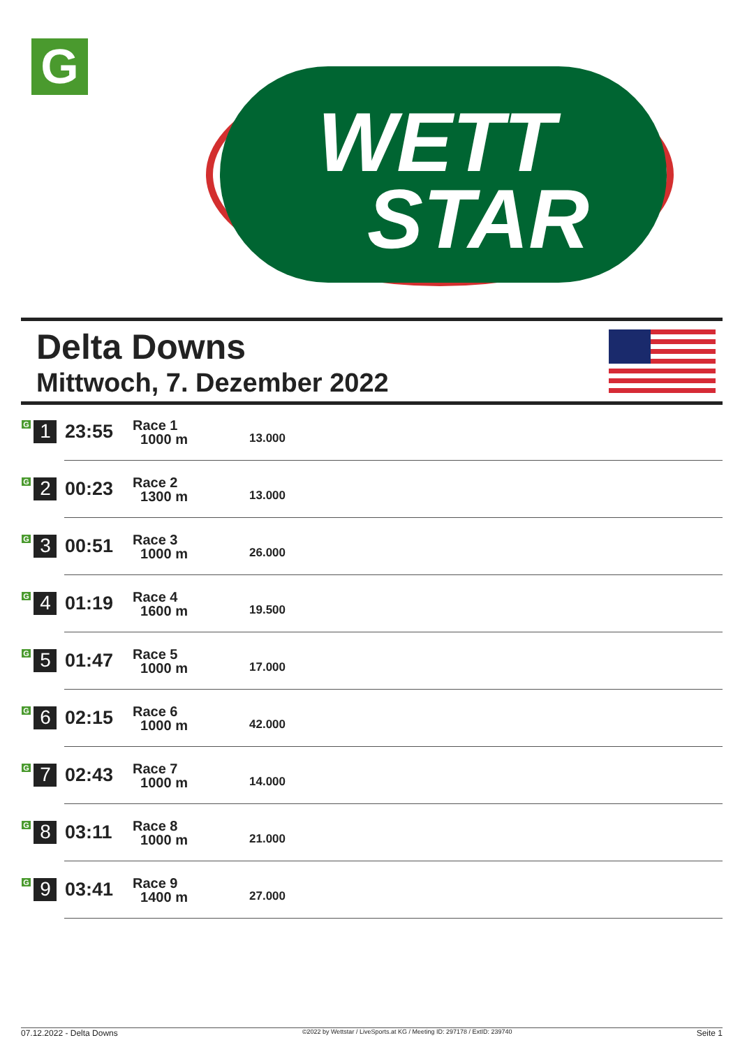G
WETT
STAR
Delta Downs
Mittwoch, 7. Dezember 2022
| G 1 | 23:55 | Race 1 1000 m | 13.000 |
| G 2 | 00:23 | Race 2 1300 m | 13.000 |
| G 3 | 00:51 | Race 3 1000 m | 26.000 |
| G 4 | 01:19 | Race 4 1600 m | 19.500 |
| G 5 | 01:47 | Race 5 1000 m | 17.000 |
| G 6 | 02:15 | Race 6 1000 m | 42.000 |
| G 7 | 02:43 | Race 7 1000 m | 14.000 |
| G 8 | 03:11 | Race 8 1000 m | 21.000 |
| G 9 | 03:41 | Race 9 1400 m | 27.000 |
07.12.2022 - Delta Downs ©2022 by Wettstar / LiveSports.at KG / Meeting ID: 297178 / ExtID: 239740 Seite 1